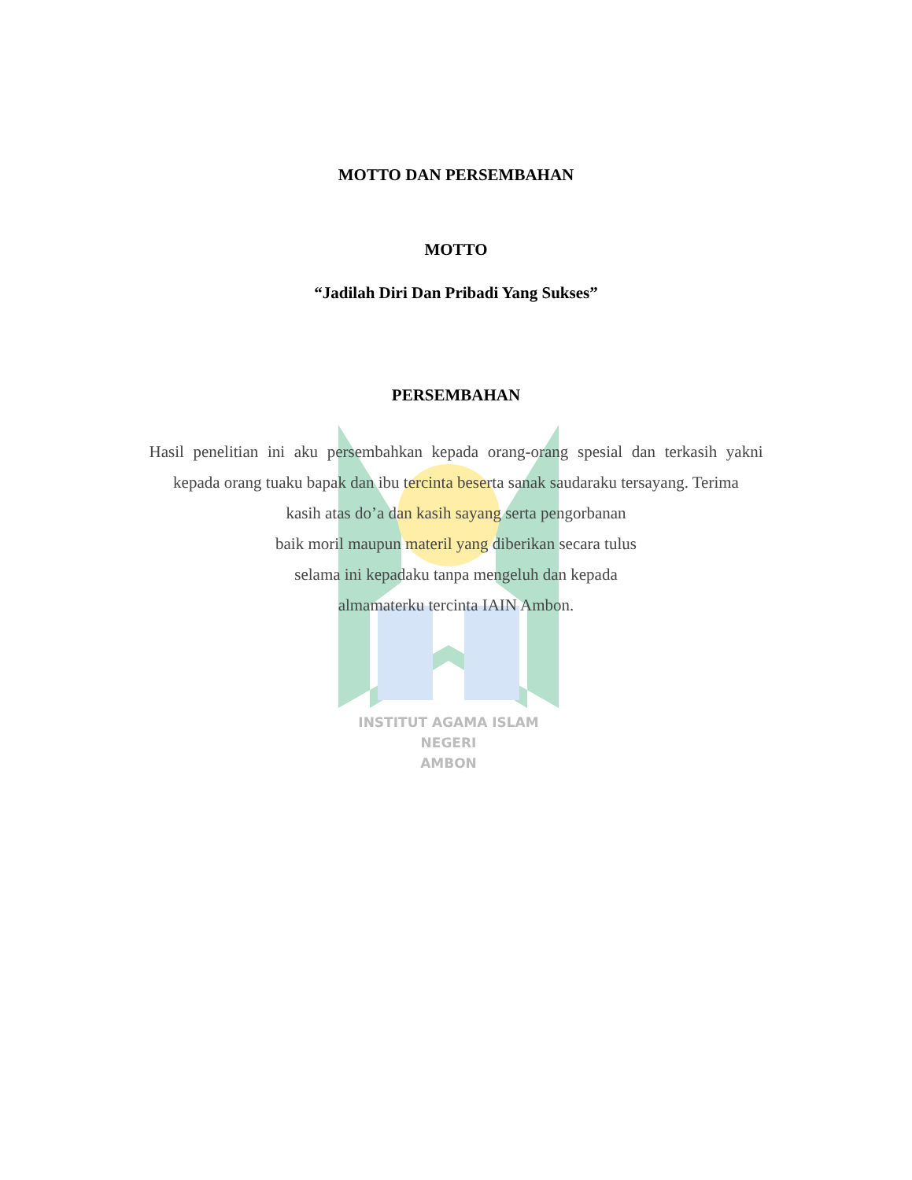INSTITUT AGAMA ISLAM NEGERI
AMBON
MOTTO DAN PERSEMBAHAN
MOTTO
“Jadilah Diri Dan Pribadi Yang Sukses”
PERSEMBAHAN
Hasil penelitian ini aku persembahkan kepada orang-orang spesial dan terkasih yakni kepada orang tuaku bapak dan ibu tercinta beserta sanak saudaraku tersayang. Terima
kasih atas do’a dan kasih sayang serta pengorbanan
baik moril maupun materil yang diberikan secara tulus
selama ini kepadaku tanpa mengeluh dan kepada
almamaterku tercinta IAIN Ambon.